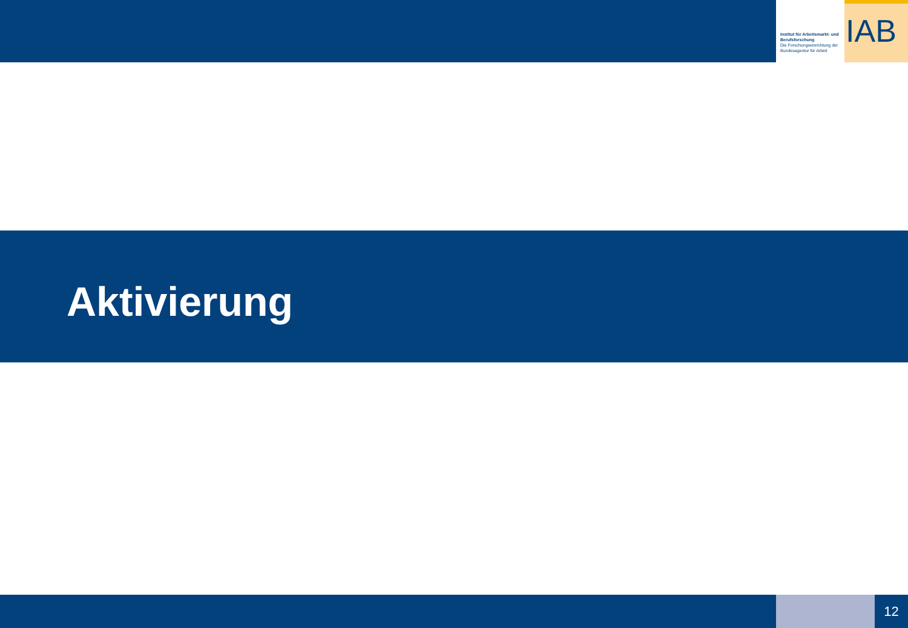Institut für Arbeitsmarkt- und Berufsforschung
Die Forschungseinrichtung der Bundesagentur für Arbeit
IAB
Aktivierung
12